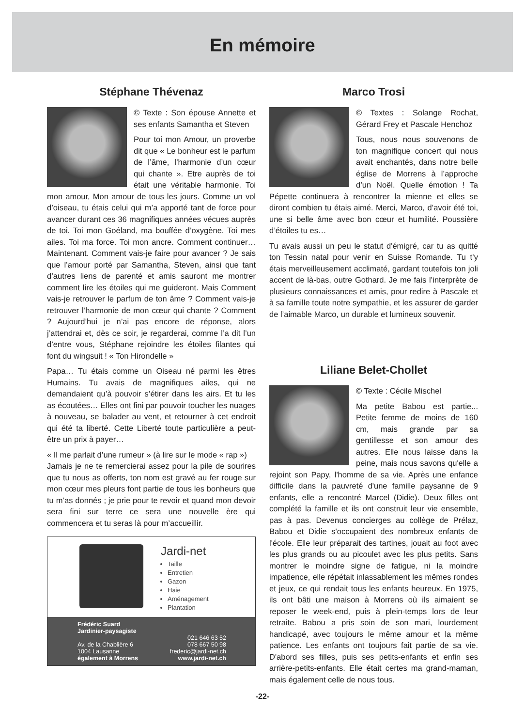En mémoire
Stéphane Thévenaz
© Texte : Son épouse Annette et ses enfants Samantha et Steven
Pour toi mon Amour, un proverbe dit que « Le bonheur est le parfum de l’âme, l’harmonie d’un cœur qui chante ». Etre auprès de toi était une véritable harmonie. Toi mon amour, Mon amour de tous les jours. Comme un vol d’oiseau, tu étais celui qui m’a apporté tant de force pour avancer durant ces 36 magnifiques années vécues auprès de toi. Toi mon Goéland, ma bouffée d’oxygène. Toi mes ailes. Toi ma force. Toi mon ancre. Comment continuer… Maintenant. Comment vais-je faire pour avancer ? Je sais que l’amour porté par Samantha, Steven, ainsi que tant d’autres liens de parenté et amis sauront me montrer comment lire les étoiles qui me guideront. Mais Comment vais-je retrouver le parfum de ton âme ? Comment vais-je retrouver l’harmonie de mon cœur qui chante ? Comment ? Aujourd’hui je n’ai pas encore de réponse, alors j’attendrai et, dès ce soir, je regarderai, comme l’a dit l’un d’entre vous, Stéphane rejoindre les étoiles filantes qui font du wingsuit ! « Ton Hirondelle »
Papa… Tu étais comme un Oiseau né parmi les êtres Humains. Tu avais de magnifiques ailes, qui ne demandaient qu’à pouvoir s’étirer dans les airs. Et tu les as écoutées… Elles ont fini par pouvoir toucher les nuages à nouveau, se balader au vent, et retourner à cet endroit qui été ta liberté. Cette Liberté toute particulière a peut-être un prix à payer…
« Il me parlait d’une rumeur » (à lire sur le mode « rap »)
Jamais je ne te remercierai assez pour la pile de sourires que tu nous as offerts, ton nom est gravé au fer rouge sur mon cœur mes pleurs font partie de tous les bonheurs que tu m’as donnés ; je prie pour te revoir et quand mon devoir sera fini sur terre ce sera une nouvelle ère qui commencera et tu seras là pour m’accueillir.
Jardi-net
Taille
Entretien
Gazon
Haie
Aménagement
Plantation
Frédéric Suard
Jardinier-paysagiste
Av. de la Chablière 6
1004 Lausanne
également à Morrens
021 646 63 52
078 667 50 98
frederic@jardi-net.ch
www.jardi-net.ch
Marco Trosi
© Textes : Solange Rochat, Gérard Frey et Pascale Henchoz
Tous, nous nous souvenons de ton magnifique concert qui nous avait enchantés, dans notre belle église de Morrens à l’approche d’un Noël. Quelle émotion ! Ta Pépette continuera à rencontrer la mienne et elles se diront combien tu étais aimé. Merci, Marco, d’avoir été toi, une si belle âme avec bon cœur et humilité. Poussière d’étoiles tu es…
Tu avais aussi un peu le statut d'émigré, car tu as quitté ton Tessin natal pour venir en Suisse Romande. Tu t’y étais merveilleusement acclimaté, gardant toutefois ton joli accent de là-bas, outre Gothard. Je me fais l’interprète de plusieurs connaissances et amis, pour redire à Pascale et à sa famille toute notre sympathie, et les assurer de garder de l’aimable Marco, un durable et lumineux souvenir.
Liliane Belet-Chollet
© Texte : Cécile Mischel
Ma petite Babou est partie... Petite femme de moins de 160 cm, mais grande par sa gentillesse et son amour des autres. Elle nous laisse dans la peine, mais nous savons qu'elle a rejoint son Papy, l'homme de sa vie. Après une enfance difficile dans la pauvreté d'une famille paysanne de 9 enfants, elle a rencontré Marcel (Didie). Deux filles ont complété la famille et ils ont construit leur vie ensemble, pas à pas. Devenus concierges au collège de Prélaz, Babou et Didie s'occupaient des nombreux enfants de l'école. Elle leur préparait des tartines, jouait au foot avec les plus grands ou au picoulet avec les plus petits. Sans montrer le moindre signe de fatigue, ni la moindre impatience, elle répétait inlassablement les mêmes rondes et jeux, ce qui rendait tous les enfants heureux. En 1975, ils ont bâti une maison à Morrens où ils aimaient se reposer le week-end, puis à plein-temps lors de leur retraite. Babou a pris soin de son mari, lourdement handicapé, avec toujours le même amour et la même patience. Les enfants ont toujours fait partie de sa vie. D'abord ses filles, puis ses petits-enfants et enfin ses arrière-petits-enfants. Elle était certes ma grand-maman, mais également celle de nous tous.
-22-